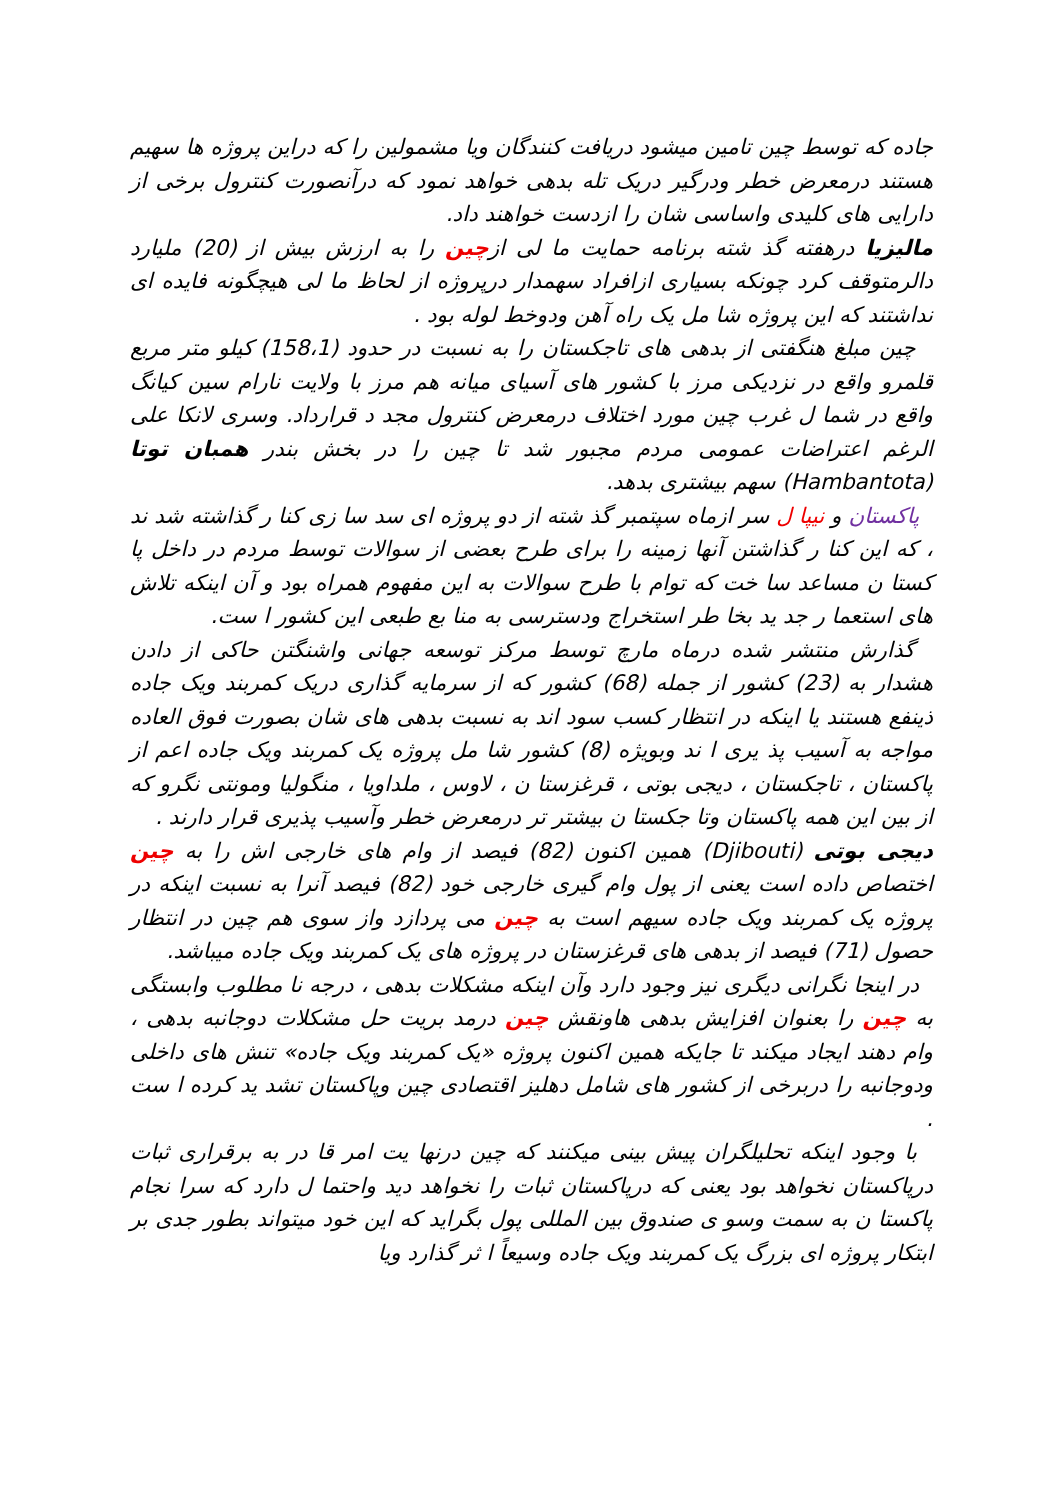جاده که توسط چین تامین میشود دریافت کنندگان ویا مشمولین را که دراین پروژه ها سهیم هستند درمعرض خطر ودرگیر دریک تله بدهی خواهد نمود که درآنصورت کنترول برخی از دارایی های کلیدی واساسی شان را ازدست خواهند داد.
مالیزیا درهفته گذ شته برنامه حمایت ما لی ازچین را به ارزش بیش از (20) ملیارد دالرمتوقف کرد چونکه بسیاری ازافراد سهمدار درپروژه از لحاظ ما لی هیچگونه فایده ای نداشتند که این پروژه شا مل یک راه آهن ودوخط لوله بود .
چین مبلغ هنگفتی از بدهی های تاجکستان را به نسبت در حدود (158،1) کیلو متر مربع قلمرو واقع در نزدیکی مرز با کشور های آسیای میانه هم مرز با ولایت نارام سین کیانگ واقع در شما ل غرب چین مورد اختلاف درمعرض کنترول مجد د قرارداد. وسری لانکا علی الرغم اعتراضات عمومی مردم مجبور شد تا چین را در بخش بندر همبان توتا (Hambantota) سهم بیشتری بدهد.
پاکستان و نیپا ل سر ازماه سپتمبر گذ شته از دو پروژه ای سد سا زی کنا ر گذاشته شد ند ، که این کنا ر گذاشتن آنها زمینه را برای طرح بعضی از سوالات توسط مردم در داخل پا کستا ن مساعد سا خت که توام با طرح سوالات به این مفهوم همراه بود و آن اینکه تلاش های استعما ر جد ید بخا طر استخراج ودسترسی به منا بع طبعی این کشور ا ست.
گذارش منتشر شده درماه مارچ توسط مرکز توسعه جهانی واشنگتن حاکی از دادن هشدار به (23) کشور از جمله (68) کشور که از سرمایه گذاری دریک کمربند ویک جاده ذینفع هستند یا اینکه در انتظار کسب سود اند به نسبت بدهی های شان بصورت فوق العاده مواجه به آسیب پذ یری ا ند وبویژه (8) کشور شا مل پروژه یک کمربند ویک جاده اعم از پاکستان ، تاجکستان ، دیجی بوتی ، قرغزستا ن ، لاوس ، ملداویا ، منگولیا ومونتی نگرو که از بین این همه پاکستان وتا جکستا ن بیشتر تر درمعرض خطر وآسیب پذیری قرار دارند .
دیجی بوتی (Djibouti) همین اکنون (82) فیصد از وام های خارجی اش را به چین اختصاص داده است یعنی از پول وام گیری خارجی خود (82) فیصد آنرا به نسبت اینکه در پروژه یک کمربند ویک جاده سیهم است به چین می پردازد واز سوی هم چین در انتظار حصول (71) فیصد از بدهی های قرغزستان در پروژه های یک کمربند ویک جاده میباشد.
در اینجا نگرانی دیگری نیز وجود دارد وآن اینکه مشکلات بدهی ، درجه نا مطلوب وابستگی به چین را بعنوان افزایش بدهی هاونقش چین درمد بریت حل مشکلات دوجانبه بدهی ، وام دهند ایجاد میکند تا جایکه همین اکنون پروژه «یک کمربند ویک جاده» تنش های داخلی ودوجانبه را دربرخی از کشور های شامل دهلیز اقتصادی چین وپاکستان تشد ید کرده ا ست .
با وجود اینکه تحلیلگران پیش بینی میکنند که چین درنها یت امر قا در به برقراری ثبات درپاکستان نخواهد بود یعنی که درپاکستان ثبات را نخواهد دید واحتما ل دارد که سرا نجام پاکستا ن به سمت وسو ی صندوق بین المللی پول بگراید که این خود میتواند بطور جدی بر ابتکار پروژه ای بزرگ یک کمربند ویک جاده وسیعاً ا ثر گذارد ویا